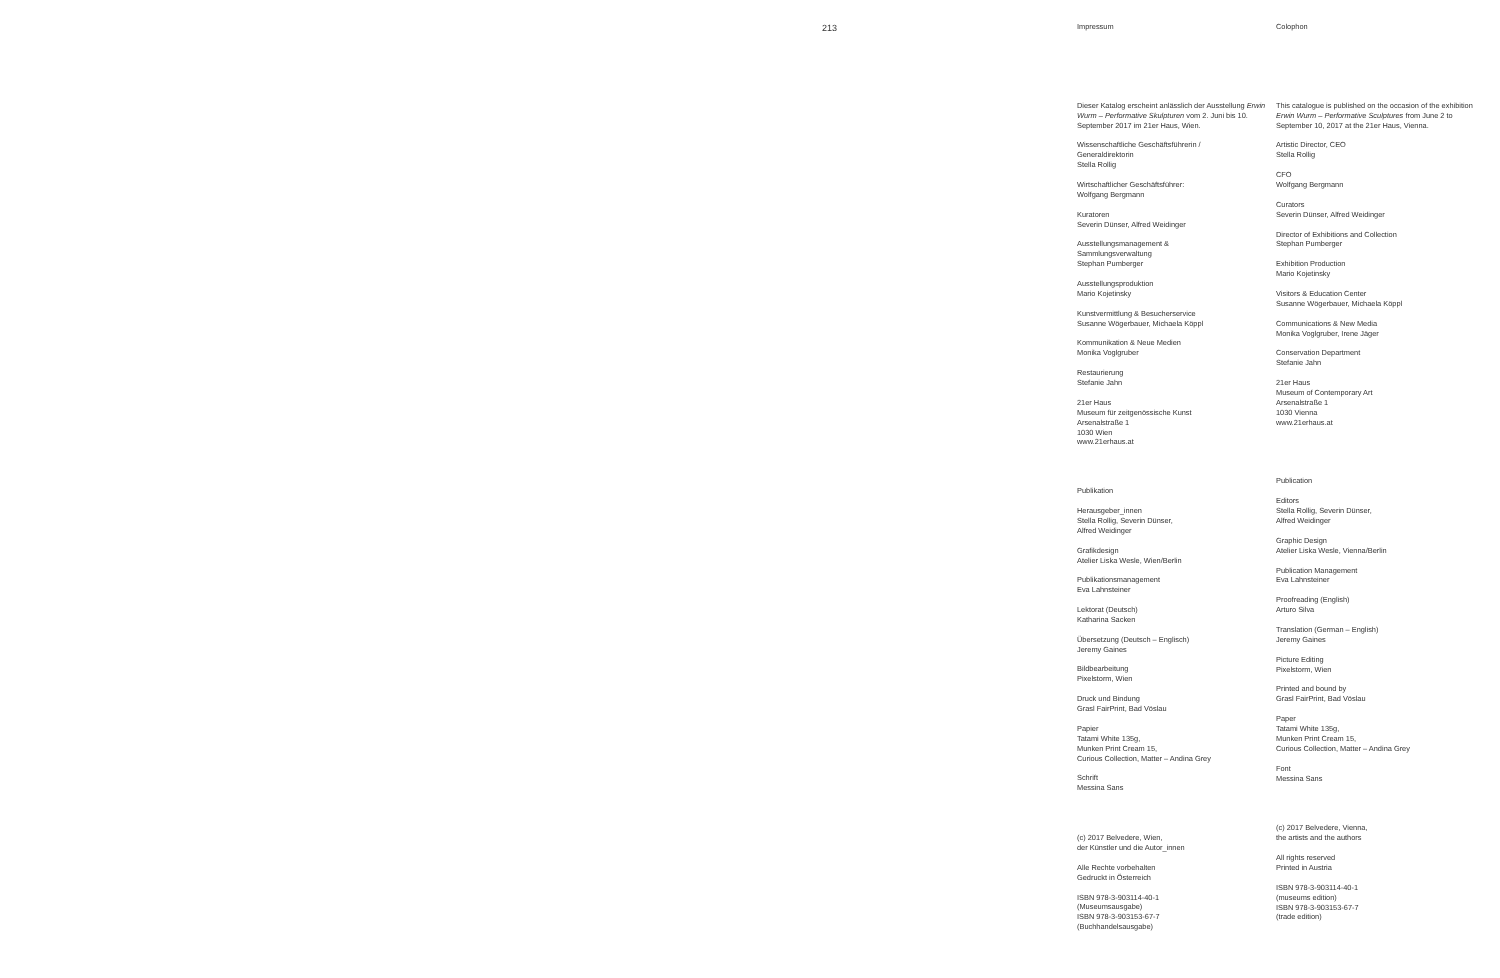213
Impressum
Dieser Katalog erscheint anlässlich der Ausstellung Erwin Wurm – Performative Skulpturen vom 2. Juni bis 10. September 2017 im 21er Haus, Wien.
Wissenschaftliche Geschäftsführerin /
Generaldirektorin
Stella Rollig
Wirtschaftlicher Geschäftsführer:
Wolfgang Bergmann
Kuratoren
Severin Dünser, Alfred Weidinger
Ausstellungsmanagement &
Sammlungsverwaltung
Stephan Pumberger
Ausstellungsproduktion
Mario Kojetinsky
Kunstvermittlung & Besucherservice
Susanne Wögerbauer, Michaela Köppl
Kommunikation & Neue Medien
Monika Voglgruber
Restaurierung
Stefanie Jahn
21er Haus
Museum für zeitgenössische Kunst
Arsenalstraße 1
1030 Wien
www.21erhaus.at
Publikation
Herausgeber_innen
Stella Rollig, Severin Dünser,
Alfred Weidinger
Grafikdesign
Atelier Liska Wesle, Wien/Berlin
Publikationsmanagement
Eva Lahnsteiner
Lektorat (Deutsch)
Katharina Sacken
Übersetzung (Deutsch – Englisch)
Jeremy Gaines
Bildbearbeitung
Pixelstorm, Wien
Druck und Bindung
Grasl FairPrint, Bad Vöslau
Papier
Tatami White 135g,
Munken Print Cream 15,
Curious Collection, Matter – Andina Grey
Schrift
Messina Sans
(c) 2017 Belvedere, Wien,
der Künstler und die Autor_innen
Alle Rechte vorbehalten
Gedruckt in Österreich
ISBN 978-3-903114-40-1
(Museumsausgabe)
ISBN 978-3-903153-67-7
(Buchhandelsausgabe)
Colophon
This catalogue is published on the occasion of the exhibition Erwin Wurm – Performative Sculptures from June 2 to September 10, 2017 at the 21er Haus, Vienna.
Artistic Director, CEO
Stella Rollig
CFO
Wolfgang Bergmann
Curators
Severin Dünser, Alfred Weidinger
Director of Exhibitions and Collection
Stephan Pumberger
Exhibition Production
Mario Kojetinsky
Visitors & Education Center
Susanne Wögerbauer, Michaela Köppl
Communications & New Media
Monika Voglgruber, Irene Jäger
Conservation Department
Stefanie Jahn
21er Haus
Museum of Contemporary Art
Arsenalstraße 1
1030 Vienna
www.21erhaus.at
Publication
Editors
Stella Rollig, Severin Dünser,
Alfred Weidinger
Graphic Design
Atelier Liska Wesle, Vienna/Berlin
Publication Management
Eva Lahnsteiner
Proofreading (English)
Arturo Silva
Translation (German – English)
Jeremy Gaines
Picture Editing
Pixelstorm, Wien
Printed and bound by
Grasl FairPrint, Bad Vöslau
Paper
Tatami White 135g,
Munken Print Cream 15,
Curious Collection, Matter – Andina Grey
Font
Messina Sans
(c) 2017 Belvedere, Vienna,
the artists and the authors
All rights reserved
Printed in Austria
ISBN 978-3-903114-40-1
(museums edition)
ISBN 978-3-903153-67-7
(trade edition)